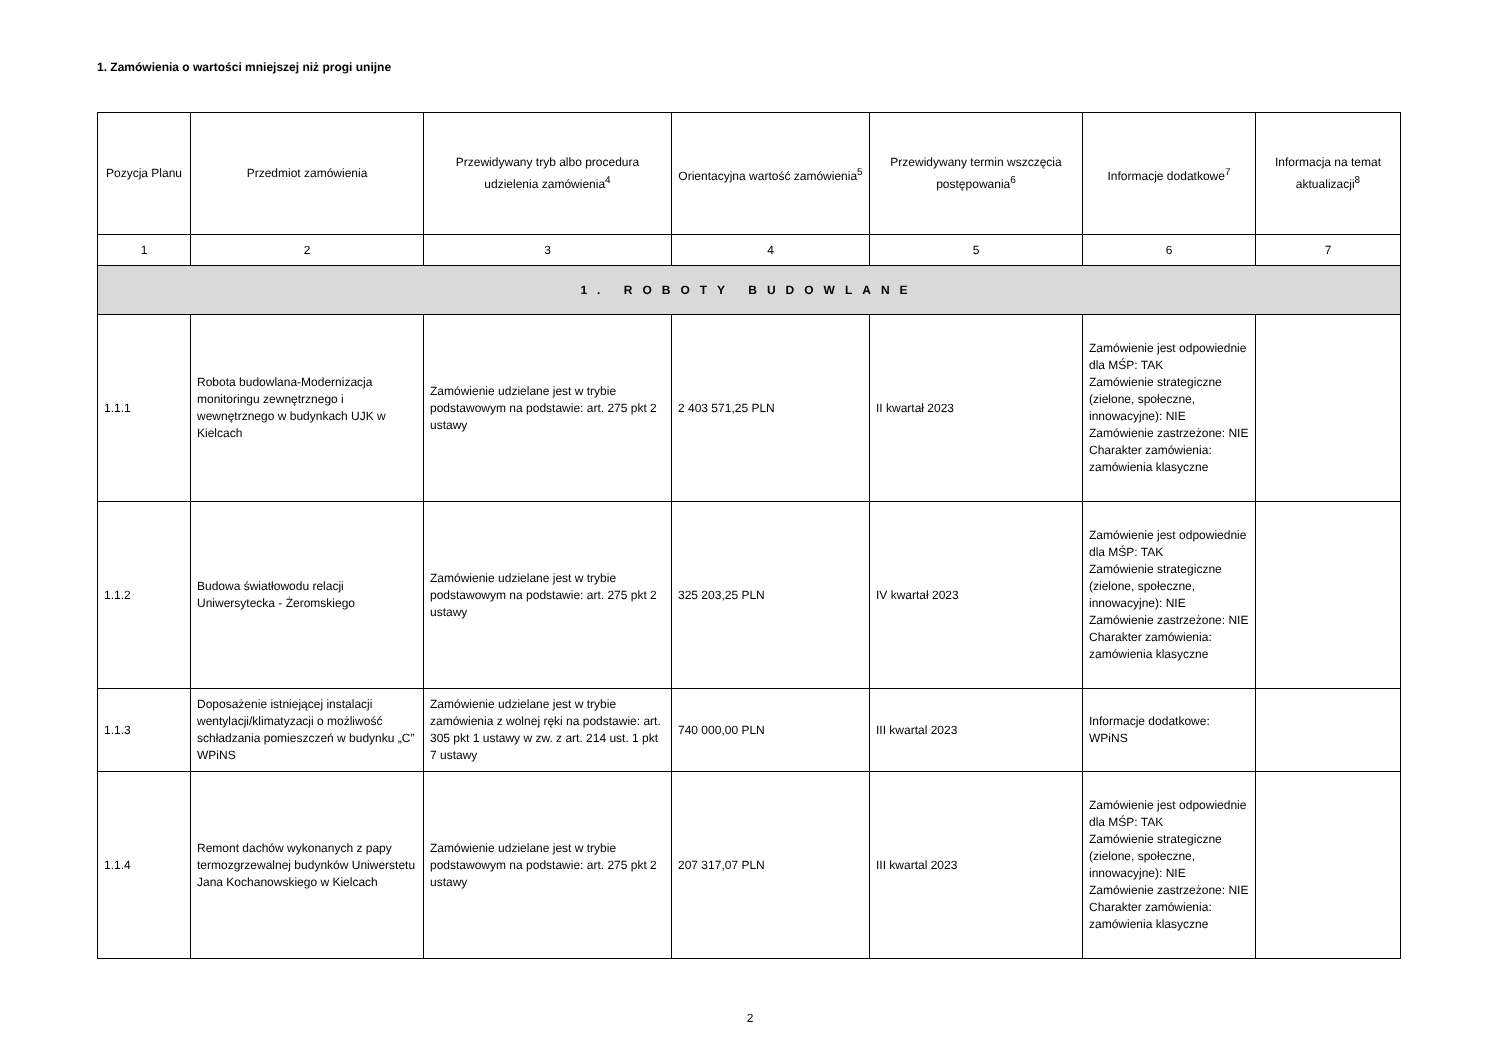1. Zamówienia o wartości mniejszej niż progi unijne
| Pozycja Planu | Przedmiot zamówienia | Przewidywany tryb albo procedura udzielenia zamówienia<sup>4</sup> | Orientacyjna wartość zamówienia<sup>5</sup> | Przewidywany termin wszczęcia postępowania<sup>6</sup> | Informacje dodatkowe<sup>7</sup> | Informacja na temat aktualizacji<sup>8</sup> |
| --- | --- | --- | --- | --- | --- | --- |
| 1 | 2 | 3 | 4 | 5 | 6 | 7 |
| 1. ROBOTY BUDOWLANE | | | | | | |
| 1.1.1 | Robota budowlana-Modernizacja monitoringu zewnętrznego i wewnętrznego w budynkach UJK w Kielcach | Zamówienie udzielane jest w trybie podstawowym na podstawie: art. 275 pkt 2 ustawy | 2 403 571,25 PLN | II kwartał 2023 | Zamówienie jest odpowiednie dla MŚP: TAK Zamówienie strategiczne (zielone, społeczne, innowacyjne): NIE Zamówienie zastrzeżone: NIE Charakter zamówienia: zamówienia klasyczne | |
| 1.1.2 | Budowa światłowodu relacji Uniwersytecka - Żeromskiego | Zamówienie udzielane jest w trybie podstawowym na podstawie: art. 275 pkt 2 ustawy | 325 203,25 PLN | IV kwartał 2023 | Zamówienie jest odpowiednie dla MŚP: TAK Zamówienie strategiczne (zielone, społeczne, innowacyjne): NIE Zamówienie zastrzeżone: NIE Charakter zamówienia: zamówienia klasyczne | |
| 1.1.3 | Doposażenie istniejącej instalacji wentylacji/klimatyzacji o możliwość schładzania pomieszczeń w budynku „C” WPiNS | Zamówienie udzielane jest w trybie zamówienia z wolnej ręki na podstawie: art. 305 pkt 1 ustawy w zw. z art. 214 ust. 1 pkt 7 ustawy | 740 000,00 PLN | III kwartal 2023 | Informacje dodatkowe: WPiNS | |
| 1.1.4 | Remont dachów wykonanych z papy termozgrzewalnej budynków Uniwerstetu Jana Kochanowskiego w Kielcach | Zamówienie udzielane jest w trybie podstawowym na podstawie: art. 275 pkt 2 ustawy | 207 317,07 PLN | III kwartal 2023 | Zamówienie jest odpowiednie dla MŚP: TAK Zamówienie strategiczne (zielone, społeczne, innowacyjne): NIE Zamówienie zastrzeżone: NIE Charakter zamówienia: zamówienia klasyczne | |
2